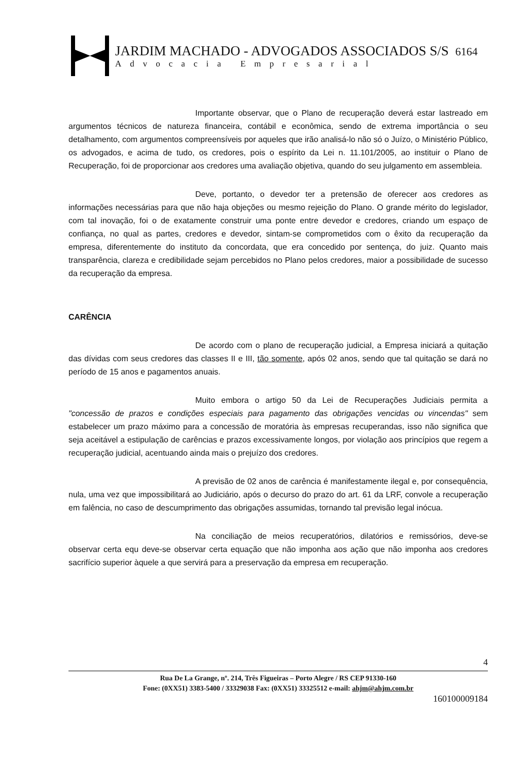JARDIM MACHADO - ADVOGADOS ASSOCIADOS S/S 6164
Advocacia Empresarial
Importante observar, que o Plano de recuperação deverá estar lastreado em argumentos técnicos de natureza financeira, contábil e econômica, sendo de extrema importância o seu detalhamento, com argumentos compreensíveis por aqueles que irão analisá-lo não só o Juízo, o Ministério Público, os advogados, e acima de tudo, os credores, pois o espírito da Lei n. 11.101/2005, ao instituir o Plano de Recuperação, foi de proporcionar aos credores uma avaliação objetiva, quando do seu julgamento em assembleia.
Deve, portanto, o devedor ter a pretensão de oferecer aos credores as informações necessárias para que não haja objeções ou mesmo rejeição do Plano. O grande mérito do legislador, com tal inovação, foi o de exatamente construir uma ponte entre devedor e credores, criando um espaço de confiança, no qual as partes, credores e devedor, sintam-se comprometidos com o êxito da recuperação da empresa, diferentemente do instituto da concordata, que era concedido por sentença, do juiz. Quanto mais transparência, clareza e credibilidade sejam percebidos no Plano pelos credores, maior a possibilidade de sucesso da recuperação da empresa.
CARÊNCIA
De acordo com o plano de recuperação judicial, a Empresa iniciará a quitação das dívidas com seus credores das classes II e III, tão somente, após 02 anos, sendo que tal quitação se dará no período de 15 anos e pagamentos anuais.
Muito embora o artigo 50 da Lei de Recuperações Judiciais permita a "concessão de prazos e condições especiais para pagamento das obrigações vencidas ou vincendas" sem estabelecer um prazo máximo para a concessão de moratória às empresas recuperandas, isso não significa que seja aceitável a estipulação de carências e prazos excessivamente longos, por violação aos princípios que regem a recuperação judicial, acentuando ainda mais o prejuízo dos credores.
A previsão de 02 anos de carência é manifestamente ilegal e, por consequência, nula, uma vez que impossibilitará ao Judiciário, após o decurso do prazo do art. 61 da LRF, convole a recuperação em falência, no caso de descumprimento das obrigações assumidas, tornando tal previsão legal inócua.
Na conciliação de meios recuperatórios, dilatórios e remissórios, deve-se observar certa equ deve-se observar certa equação que não imponha aos ação que não imponha aos credores sacrifício superior àquele a que servirá para a preservação da empresa em recuperação.
4
Rua De La Grange, nº. 214, Três Figueiras – Porto Alegre / RS CEP 91330-160
Fone: (0XX51) 3383-5400 / 33329038 Fax: (0XX51) 33325512 e-mail: ahjm@ahjm.com.br
160100009184